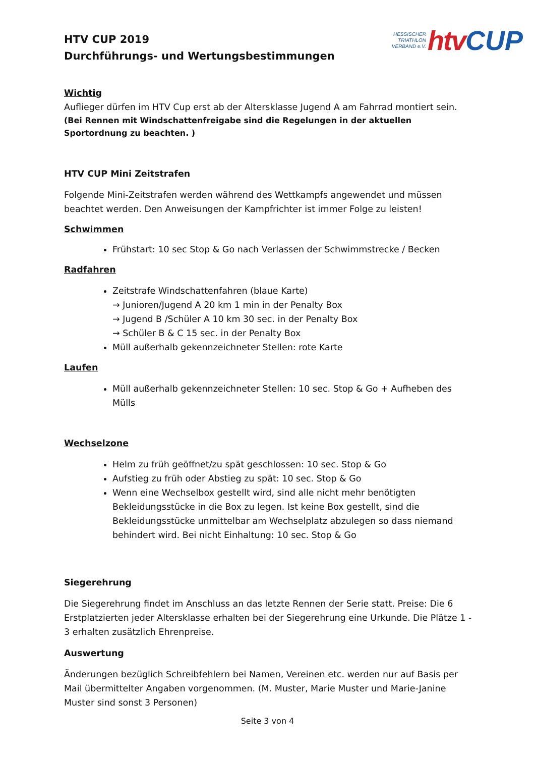HTV CUP 2019
Durchführungs- und Wertungsbestimmungen
HESSISCHER
TRIATHLON
VERBAND e.V.
htv CUP
Wichtig
Auflieger dürfen im HTV Cup erst ab der Altersklasse Jugend A am Fahrrad montiert sein.
(Bei Rennen mit Windschattenfreigabe sind die Regelungen in der aktuellen Sportordnung zu beachten. )
HTV CUP Mini Zeitstrafen
Folgende Mini-Zeitstrafen werden während des Wettkampfs angewendet und müssen beachtet werden. Den Anweisungen der Kampfrichter ist immer Folge zu leisten!
Schwimmen
Frühstart: 10 sec Stop & Go nach Verlassen der Schwimmstrecke / Becken
Radfahren
Zeitstrafe Windschattenfahren (blaue Karte)
→ Junioren/Jugend A 20 km 1 min in der Penalty Box
→ Jugend B /Schüler A 10 km 30 sec. in der Penalty Box
→ Schüler B & C 15 sec. in der Penalty Box
Müll außerhalb gekennzeichneter Stellen: rote Karte
Laufen
Müll außerhalb gekennzeichneter Stellen: 10 sec. Stop & Go + Aufheben des Mülls
Wechselzone
Helm zu früh geöffnet/zu spät geschlossen: 10 sec. Stop & Go
Aufstieg zu früh oder Abstieg zu spät: 10 sec. Stop & Go
Wenn eine Wechselbox gestellt wird, sind alle nicht mehr benötigten Bekleidungsstücke in die Box zu legen. Ist keine Box gestellt, sind die Bekleidungsstücke unmittelbar am Wechselplatz abzulegen so dass niemand behindert wird. Bei nicht Einhaltung: 10 sec. Stop & Go
Siegerehrung
Die Siegerehrung findet im Anschluss an das letzte Rennen der Serie statt. Preise: Die 6 Erstplatzierten jeder Altersklasse erhalten bei der Siegerehrung eine Urkunde. Die Plätze 1 - 3 erhalten zusätzlich Ehrenpreise.
Auswertung
Änderungen bezüglich Schreibfehlern bei Namen, Vereinen etc. werden nur auf Basis per Mail übermittelter Angaben vorgenommen. (M. Muster, Marie Muster und Marie-Janine Muster sind sonst 3 Personen)
Seite 3 von 4